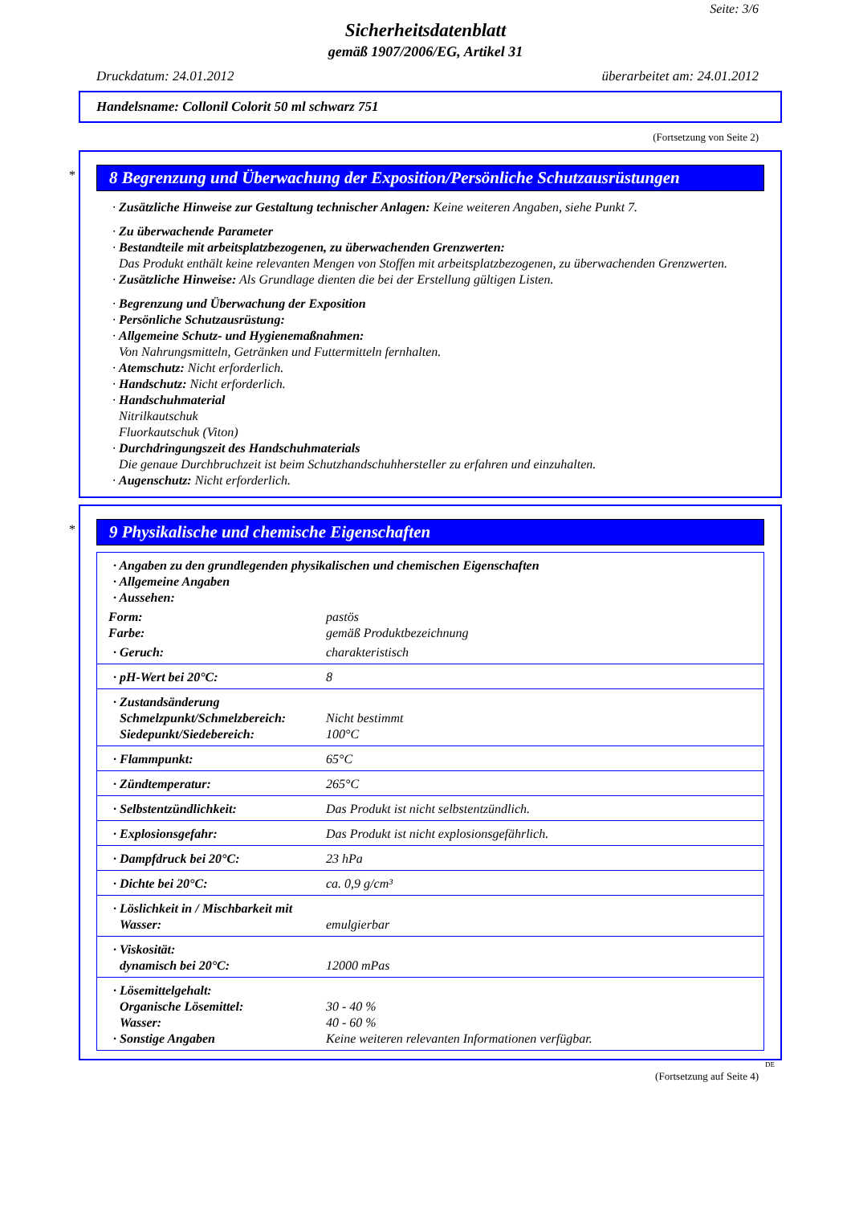Seite: 3/6
Sicherheitsdatenblatt
gemäß 1907/2006/EG, Artikel 31
Druckdatum: 24.01.2012 überarbeitet am: 24.01.2012
Handelsname: Collonil Colorit 50 ml schwarz 751
(Fortsetzung von Seite 2)
*
8 Begrenzung und Überwachung der Exposition/Persönliche Schutzausrüstungen
· Zusätzliche Hinweise zur Gestaltung technischer Anlagen: Keine weiteren Angaben, siehe Punkt 7.
· Zu überwachende Parameter
· Bestandteile mit arbeitsplatzbezogenen, zu überwachenden Grenzwerten:
Das Produkt enthält keine relevanten Mengen von Stoffen mit arbeitsplatzbezogenen, zu überwachenden Grenzwerten.
· Zusätzliche Hinweise: Als Grundlage dienten die bei der Erstellung gültigen Listen.
· Begrenzung und Überwachung der Exposition
· Persönliche Schutzausrüstung:
· Allgemeine Schutz- und Hygienemaßnahmen:
Von Nahrungsmitteln, Getränken und Futtermitteln fernhalten.
· Atemschutz: Nicht erforderlich.
· Handschutz: Nicht erforderlich.
· Handschuhmaterial
Nitrilkautschuk
Fluorkautschuk (Viton)
· Durchdringungszeit des Handschuhmaterials
Die genaue Durchbruchzeit ist beim Schutzhandschuhhersteller zu erfahren und einzuhalten.
· Augenschutz: Nicht erforderlich.
*
9 Physikalische und chemische Eigenschaften
| · Angaben zu den grundlegenden physikalischen und chemischen Eigenschaften · Allgemeine Angaben · Aussehen: | |
| Form: Farbe: | pastös gemäß Produktbezeichnung |
| · Geruch: | charakteristisch |
| · pH-Wert bei 20°C: | 8 |
| · Zustandsänderung Schmelzpunkt/Schmelzbereich: Siedepunkt/Siedebereich: | Nicht bestimmt 100°C |
| · Flammpunkt: | 65°C |
| · Zündtemperatur: | 265°C |
| · Selbstentzündlichkeit: | Das Produkt ist nicht selbstentzündlich. |
| · Explosionsgefahr: | Das Produkt ist nicht explosionsgefährlich. |
| · Dampfdruck bei 20°C: | 23 hPa |
| · Dichte bei 20°C: | ca. 0,9 g/cm³ |
| · Löslichkeit in / Mischbarkeit mit Wasser: | emulgierbar |
| · Viskosität: dynamisch bei 20°C: | 12000 mPas |
| · Lösemittelgehalt: Organische Lösemittel: Wasser: · Sonstige Angaben | 30 - 40 % 40 - 60 % Keine weiteren relevanten Informationen verfügbar. |
DE
(Fortsetzung auf Seite 4)